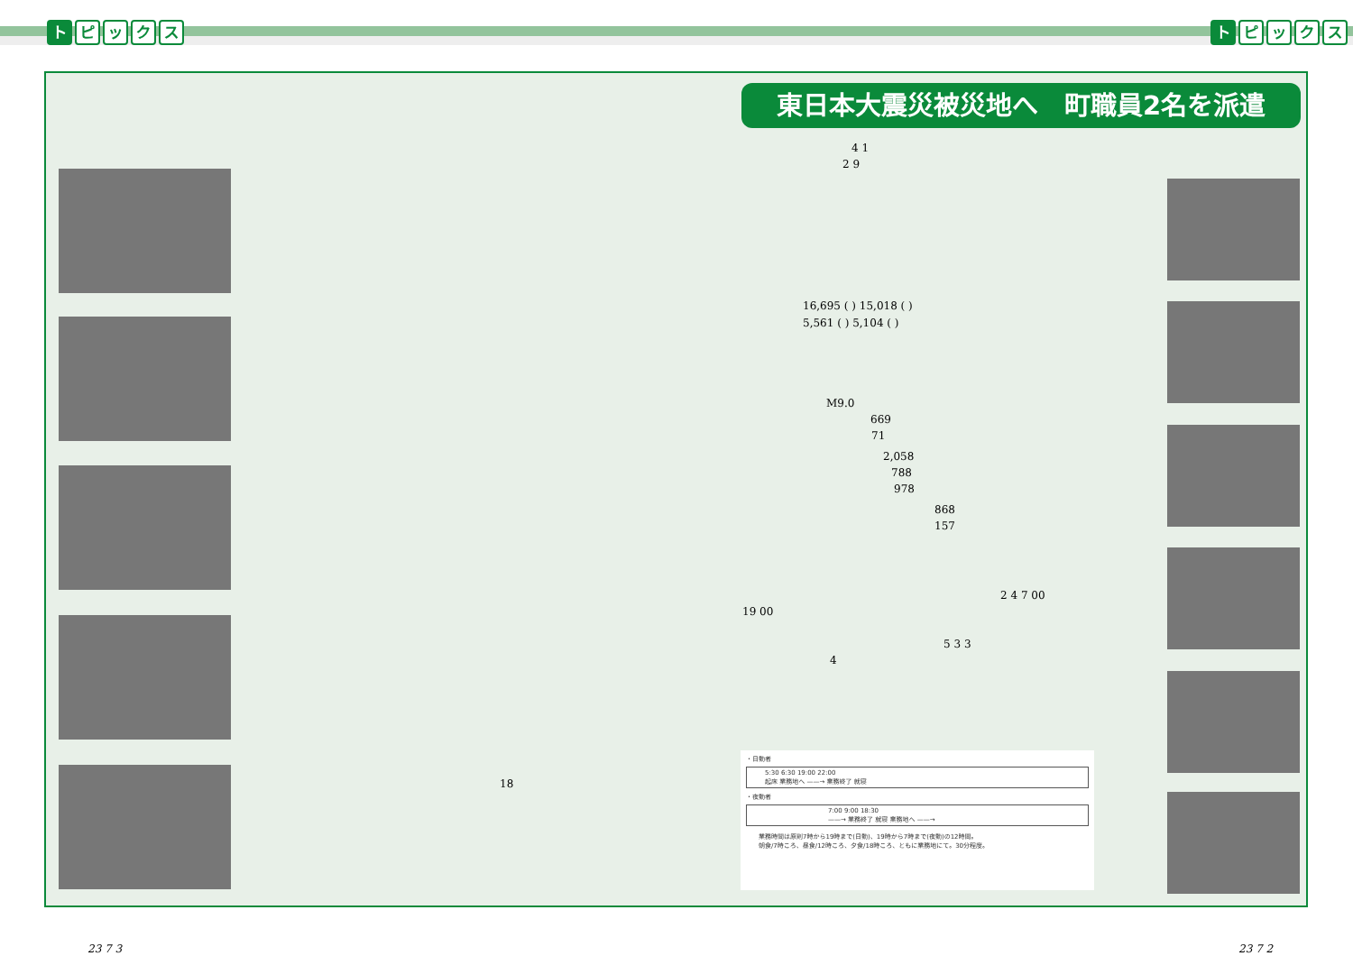ト ピックス ト ピックス
東日本大震災被災地へ　町職員2名を派遣
4 1
2 9
16,695 ( ) 15,018 ( )
5,561 ( ) 5,104 ( )
M9.0
669
71
2,058
788
978
868
157
2 4 7 00
19 00
5 3 3
4
18
・日勤者
5:30 6:30 19:00 22:00
起床 業務地へ ——→ 業務終了 就寝
・夜勤者
7:00 9:00 18:30
——→ 業務終了 就寝 業務地へ ——→
業務時間は原則7時から19時まで(日勤)、19時から7時まで(夜勤)の12時間。
朝食/7時ころ、昼食/12時ころ、夕食/18時ころ、ともに業務地にて。30分程度。
23 7 3 23 7 2